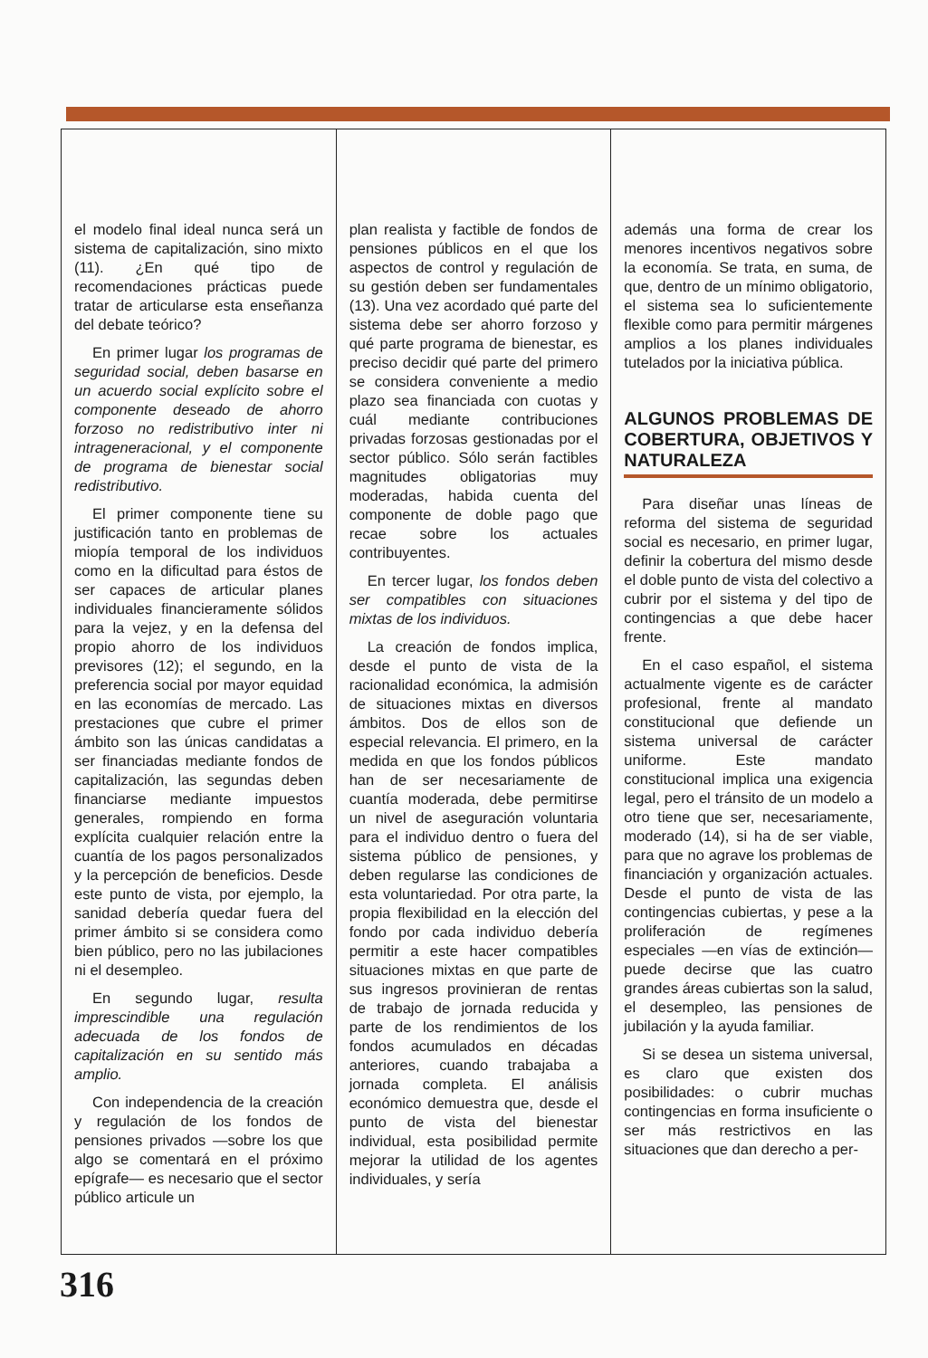el modelo final ideal nunca será un sistema de capitalización, sino mixto (11). ¿En qué tipo de recomendaciones prácticas puede tratar de articularse esta enseñanza del debate teórico?
En primer lugar los programas de seguridad social, deben basarse en un acuerdo social explícito sobre el componente deseado de ahorro forzoso no redistributivo inter ni intrageneracional, y el componente de programa de bienestar social redistributivo.
El primer componente tiene su justificación tanto en problemas de miopía temporal de los individuos como en la dificultad para éstos de ser capaces de articular planes individuales financieramente sólidos para la vejez, y en la defensa del propio ahorro de los individuos previsores (12); el segundo, en la preferencia social por mayor equidad en las economías de mercado. Las prestaciones que cubre el primer ámbito son las únicas candidatas a ser financiadas mediante fondos de capitalización, las segundas deben financiarse mediante impuestos generales, rompiendo en forma explícita cualquier relación entre la cuantía de los pagos personalizados y la percepción de beneficios. Desde este punto de vista, por ejemplo, la sanidad debería quedar fuera del primer ámbito si se considera como bien público, pero no las jubilaciones ni el desempleo.
En segundo lugar, resulta imprescindible una regulación adecuada de los fondos de capitalización en su sentido más amplio.
Con independencia de la creación y regulación de los fondos de pensiones privados —sobre los que algo se comentará en el próximo epígrafe— es necesario que el sector público articule un
plan realista y factible de fondos de pensiones públicos en el que los aspectos de control y regulación de su gestión deben ser fundamentales (13). Una vez acordado qué parte del sistema debe ser ahorro forzoso y qué parte programa de bienestar, es preciso decidir qué parte del primero se considera conveniente a medio plazo sea financiada con cuotas y cuál mediante contribuciones privadas forzosas gestionadas por el sector público. Sólo serán factibles magnitudes obligatorias muy moderadas, habida cuenta del componente de doble pago que recae sobre los actuales contribuyentes.
En tercer lugar, los fondos deben ser compatibles con situaciones mixtas de los individuos.
La creación de fondos implica, desde el punto de vista de la racionalidad económica, la admisión de situaciones mixtas en diversos ámbitos. Dos de ellos son de especial relevancia. El primero, en la medida en que los fondos públicos han de ser necesariamente de cuantía moderada, debe permitirse un nivel de aseguración voluntaria para el individuo dentro o fuera del sistema público de pensiones, y deben regularse las condiciones de esta voluntariedad. Por otra parte, la propia flexibilidad en la elección del fondo por cada individuo debería permitir a este hacer compatibles situaciones mixtas en que parte de sus ingresos provinieran de rentas de trabajo de jornada reducida y parte de los rendimientos de los fondos acumulados en décadas anteriores, cuando trabajaba a jornada completa. El análisis económico demuestra que, desde el punto de vista del bienestar individual, esta posibilidad permite mejorar la utilidad de los agentes individuales, y sería
además una forma de crear los menores incentivos negativos sobre la economía. Se trata, en suma, de que, dentro de un mínimo obligatorio, el sistema sea lo suficientemente flexible como para permitir márgenes amplios a los planes individuales tutelados por la iniciativa pública.
ALGUNOS PROBLEMAS DE COBERTURA, OBJETIVOS Y NATURALEZA
Para diseñar unas líneas de reforma del sistema de seguridad social es necesario, en primer lugar, definir la cobertura del mismo desde el doble punto de vista del colectivo a cubrir por el sistema y del tipo de contingencias a que debe hacer frente.
En el caso español, el sistema actualmente vigente es de carácter profesional, frente al mandato constitucional que defiende un sistema universal de carácter uniforme. Este mandato constitucional implica una exigencia legal, pero el tránsito de un modelo a otro tiene que ser, necesariamente, moderado (14), si ha de ser viable, para que no agrave los problemas de financiación y organización actuales. Desde el punto de vista de las contingencias cubiertas, y pese a la proliferación de regímenes especiales —en vías de extinción— puede decirse que las cuatro grandes áreas cubiertas son la salud, el desempleo, las pensiones de jubilación y la ayuda familiar.
Si se desea un sistema universal, es claro que existen dos posibilidades: o cubrir muchas contingencias en forma insuficiente o ser más restrictivos en las situaciones que dan derecho a per-
316